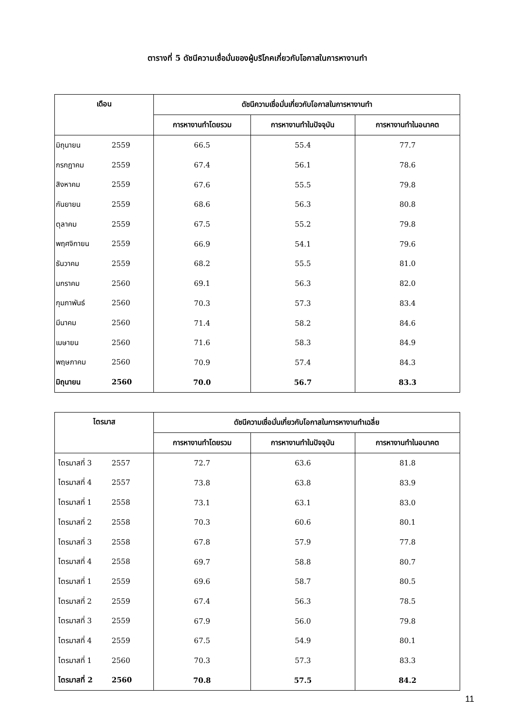ตารางที่ 5 ดัชนีความเชื่อมั่นของผู้บริโภคเกี่ยวกับโอกาสในการหางานทำ
| เดือน | ดัชนีความเชื่อมั่นเกี่ยวกับโอกาสในการหางานทำ | | |
| --- | --- | --- | --- |
| | การหางานทำโดยรวม | การหางานทำในปัจจุบัน | การหางานทำในอนาคต |
| มิถุนายน 2559 | 66.5 | 55.4 | 77.7 |
| กรกฎาคม 2559 | 67.4 | 56.1 | 78.6 |
| สิงหาคม 2559 | 67.6 | 55.5 | 79.8 |
| กันยายน 2559 | 68.6 | 56.3 | 80.8 |
| ตุลาคม 2559 | 67.5 | 55.2 | 79.8 |
| พฤศจิกายน 2559 | 66.9 | 54.1 | 79.6 |
| ธันวาคม 2559 | 68.2 | 55.5 | 81.0 |
| มกราคม 2560 | 69.1 | 56.3 | 82.0 |
| กุมภาพันธ์ 2560 | 70.3 | 57.3 | 83.4 |
| มีนาคม 2560 | 71.4 | 58.2 | 84.6 |
| เมษายน 2560 | 71.6 | 58.3 | 84.9 |
| พฤษภาคม 2560 | 70.9 | 57.4 | 84.3 |
| มิถุนายน 2560 | 70.0 | 56.7 | 83.3 |
| ไตรมาส | ดัชนีความเชื่อมั่นเกี่ยวกับโอกาสในการหางานทำเฉลี่ย | | |
| --- | --- | --- | --- |
| | การหางานทำโดยรวม | การหางานทำในปัจจุบัน | การหางานทำในอนาคต |
| ไตรมาสที่ 3 2557 | 72.7 | 63.6 | 81.8 |
| ไตรมาสที่ 4 2557 | 73.8 | 63.8 | 83.9 |
| ไตรมาสที่ 1 2558 | 73.1 | 63.1 | 83.0 |
| ไตรมาสที่ 2 2558 | 70.3 | 60.6 | 80.1 |
| ไตรมาสที่ 3 2558 | 67.8 | 57.9 | 77.8 |
| ไตรมาสที่ 4 2558 | 69.7 | 58.8 | 80.7 |
| ไตรมาสที่ 1 2559 | 69.6 | 58.7 | 80.5 |
| ไตรมาสที่ 2 2559 | 67.4 | 56.3 | 78.5 |
| ไตรมาสที่ 3 2559 | 67.9 | 56.0 | 79.8 |
| ไตรมาสที่ 4 2559 | 67.5 | 54.9 | 80.1 |
| ไตรมาสที่ 1 2560 | 70.3 | 57.3 | 83.3 |
| ไตรมาสที่ 2 2560 | 70.8 | 57.5 | 84.2 |
11